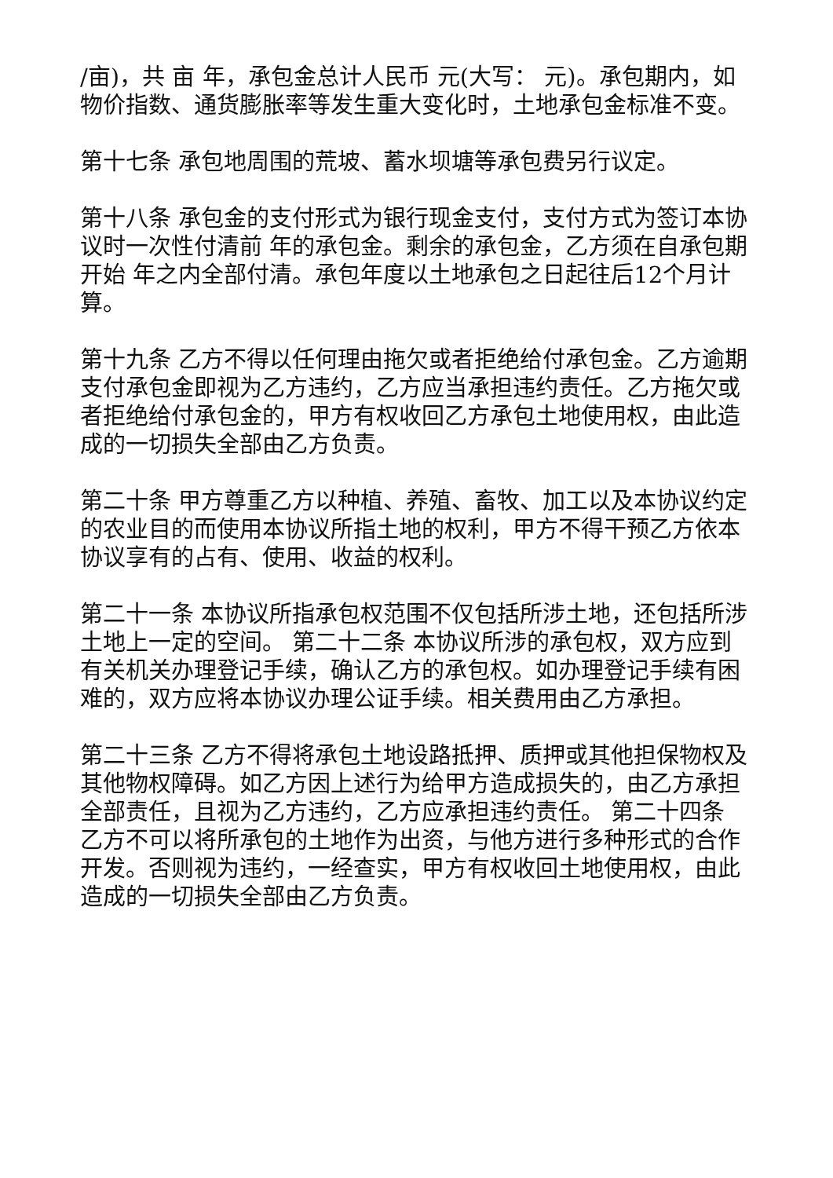/亩)，共 亩 年，承包金总计人民币 元(大写： 元)。承包期内，如物价指数、通货膨胀率等发生重大变化时，土地承包金标准不变。
第十七条 承包地周围的荒坡、蓄水坝塘等承包费另行议定。
第十八条 承包金的支付形式为银行现金支付，支付方式为签订本协议时一次性付清前 年的承包金。剩余的承包金，乙方须在自承包期开始 年之内全部付清。承包年度以土地承包之日起往后12个月计算。
第十九条 乙方不得以任何理由拖欠或者拒绝给付承包金。乙方逾期支付承包金即视为乙方违约，乙方应当承担违约责任。乙方拖欠或者拒绝给付承包金的，甲方有权收回乙方承包土地使用权，由此造成的一切损失全部由乙方负责。
第二十条 甲方尊重乙方以种植、养殖、畜牧、加工以及本协议约定的农业目的而使用本协议所指土地的权利，甲方不得干预乙方依本协议享有的占有、使用、收益的权利。
第二十一条 本协议所指承包权范围不仅包括所涉土地，还包括所涉土地上一定的空间。 第二十二条 本协议所涉的承包权，双方应到有关机关办理登记手续，确认乙方的承包权。如办理登记手续有困难的，双方应将本协议办理公证手续。相关费用由乙方承担。
第二十三条 乙方不得将承包土地设路抵押、质押或其他担保物权及其他物权障碍。如乙方因上述行为给甲方造成损失的，由乙方承担全部责任，且视为乙方违约，乙方应承担违约责任。 第二十四条 乙方不可以将所承包的土地作为出资，与他方进行多种形式的合作开发。否则视为违约，一经查实，甲方有权收回土地使用权，由此造成的一切损失全部由乙方负责。